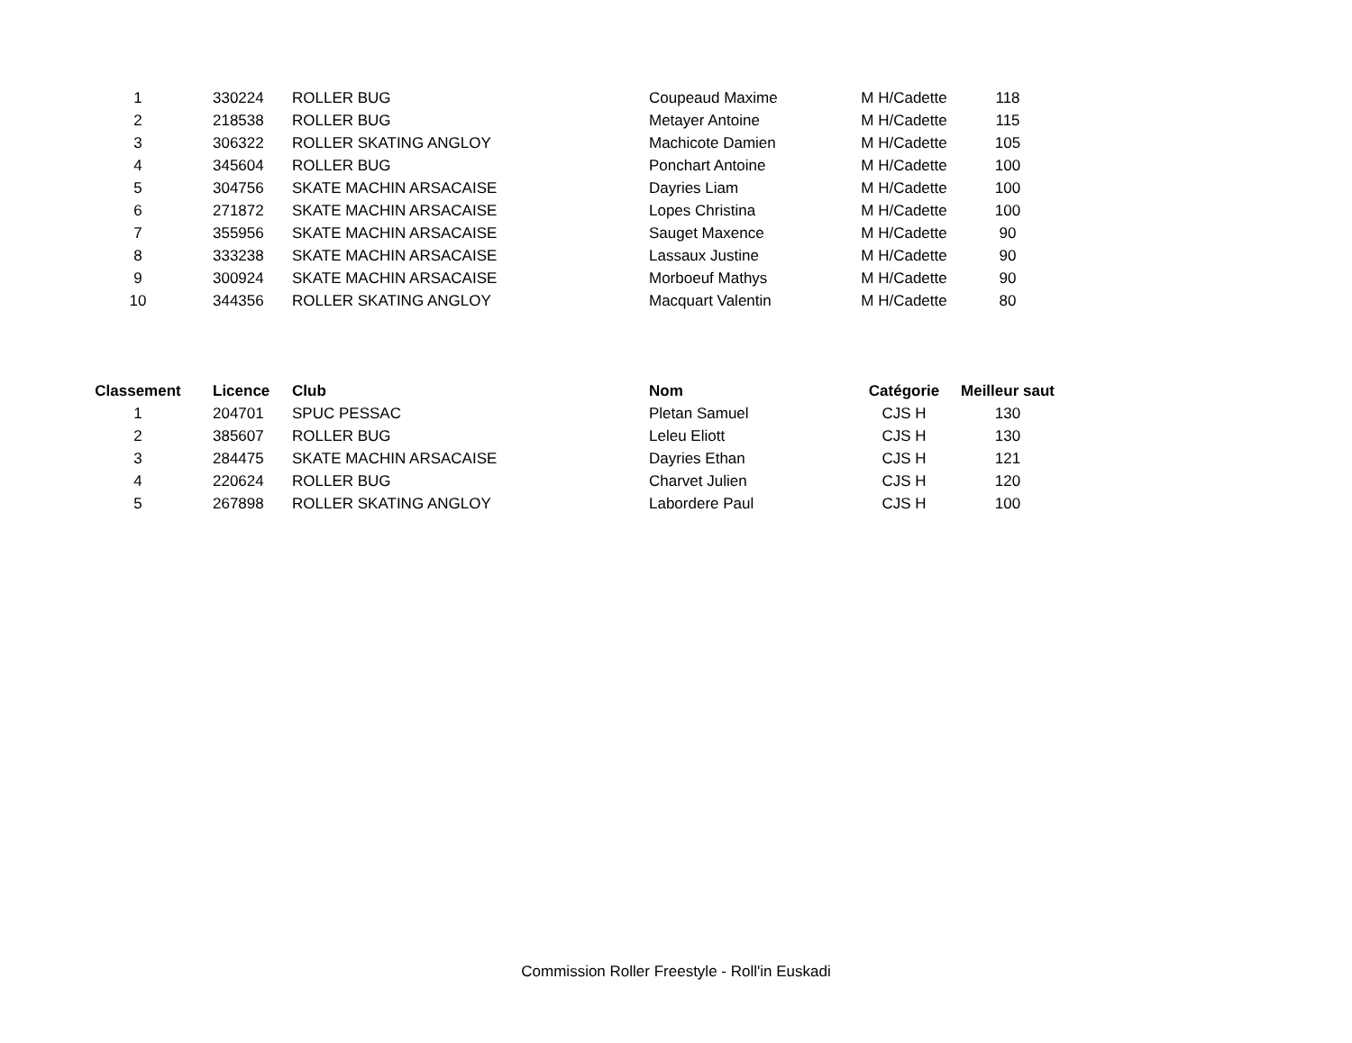| 1 | 330224 | ROLLER BUG | Coupeaud Maxime | M H/Cadette | 118 |
| 2 | 218538 | ROLLER BUG | Metayer Antoine | M H/Cadette | 115 |
| 3 | 306322 | ROLLER SKATING ANGLOY | Machicote Damien | M H/Cadette | 105 |
| 4 | 345604 | ROLLER BUG | Ponchart Antoine | M H/Cadette | 100 |
| 5 | 304756 | SKATE MACHIN ARSACAISE | Dayries Liam | M H/Cadette | 100 |
| 6 | 271872 | SKATE MACHIN ARSACAISE | Lopes Christina | M H/Cadette | 100 |
| 7 | 355956 | SKATE MACHIN ARSACAISE | Sauget Maxence | M H/Cadette | 90 |
| 8 | 333238 | SKATE MACHIN ARSACAISE | Lassaux Justine | M H/Cadette | 90 |
| 9 | 300924 | SKATE MACHIN ARSACAISE | Morboeuf Mathys | M H/Cadette | 90 |
| 10 | 344356 | ROLLER SKATING ANGLOY | Macquart Valentin | M H/Cadette | 80 |
| Classement | Licence | Club | Nom | Catégorie | Meilleur saut |
| --- | --- | --- | --- | --- | --- |
| 1 | 204701 | SPUC PESSAC | Pletan Samuel | CJS H | 130 |
| 2 | 385607 | ROLLER BUG | Leleu Eliott | CJS H | 130 |
| 3 | 284475 | SKATE MACHIN ARSACAISE | Dayries Ethan | CJS H | 121 |
| 4 | 220624 | ROLLER BUG | Charvet Julien | CJS H | 120 |
| 5 | 267898 | ROLLER SKATING ANGLOY | Labordere Paul | CJS H | 100 |
Commission Roller Freestyle - Roll'in Euskadi